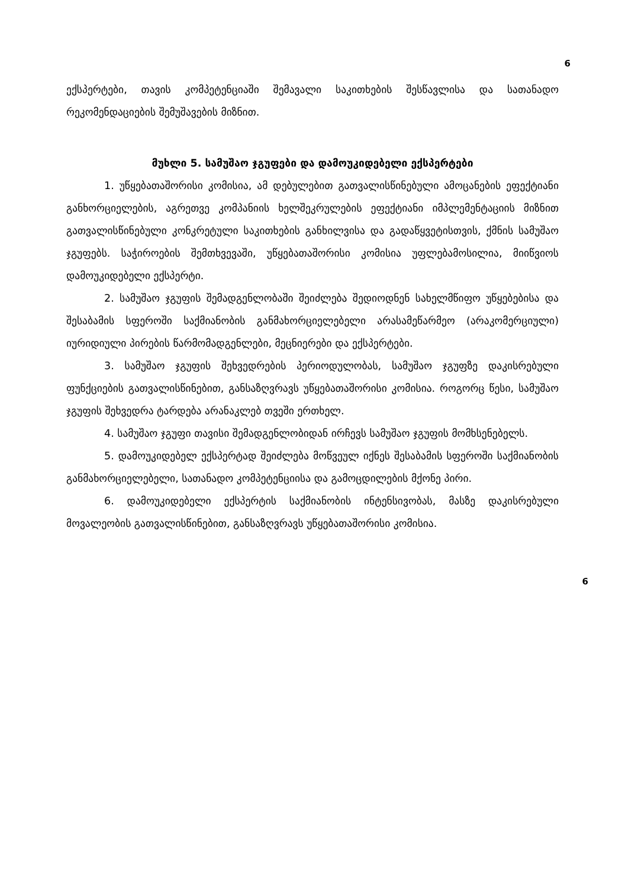6
ექსპერტები, თავის კომპეტენციაში შემავალი საკითხების შესწავლისა და სათანადო რეკომენდაციების შემუშავების მიზნით.
მუხლი 5. სამუშაო ჯგუფები და დამოუკიდებელი ექსპერტები
1. უწყებათაშორისი კომისია, ამ დებულებით გათვალისწინებული ამოცანების ეფექტიანი განხორციელების, აგრეთვე კომპანიის ხელშეკრულების ეფექტიანი იმპლემენტაციის მიზნით გათვალისწინებული კონკრეტული საკითხების განხილვისა და გადაწყვეტისთვის, ქმნის სამუშაო ჯგუფებს. საჭიროების შემთხვევაში, უწყებათაშორისი კომისია უფლებამოსილია, მიიწვიოს დამოუკიდებელი ექსპერტი.
2. სამუშაო ჯგუფის შემადგენლობაში შეიძლება შედიოდნენ სახელმწიფო უწყებებისა და შესაბამის სფეროში საქმიანობის განმახორციელებელი არასამეწარმეო (არაკომერციული) იურიდიული პირების წარმომადგენლები, მეცნიერები და ექსპერტები.
3. სამუშაო ჯგუფის შეხვედრების პერიოდულობას, სამუშაო ჯგუფზე დაკისრებული ფუნქციების გათვალისწინებით, განსაზღვრავს უწყებათაშორისი კომისია. როგორც წესი, სამუშაო ჯგუფის შეხვედრა ტარდება არანაკლებ თვეში ერთხელ.
4. სამუშაო ჯგუფი თავისი შემადგენლობიდან ირჩევს სამუშაო ჯგუფის მომხსენებელს.
5. დამოუკიდებელ ექსპერტად შეიძლება მოწვეულ იქნეს შესაბამის სფეროში საქმიანობის განმახორციელებელი, სათანადო კომპეტენციისა და გამოცდილების მქონე პირი.
6. დამოუკიდებელი ექსპერტის საქმიანობის ინტენსივობას, მასზე დაკისრებული მოვალეობის გათვალისწინებით, განსაზღვრავს უწყებათაშორისი კომისია.
6